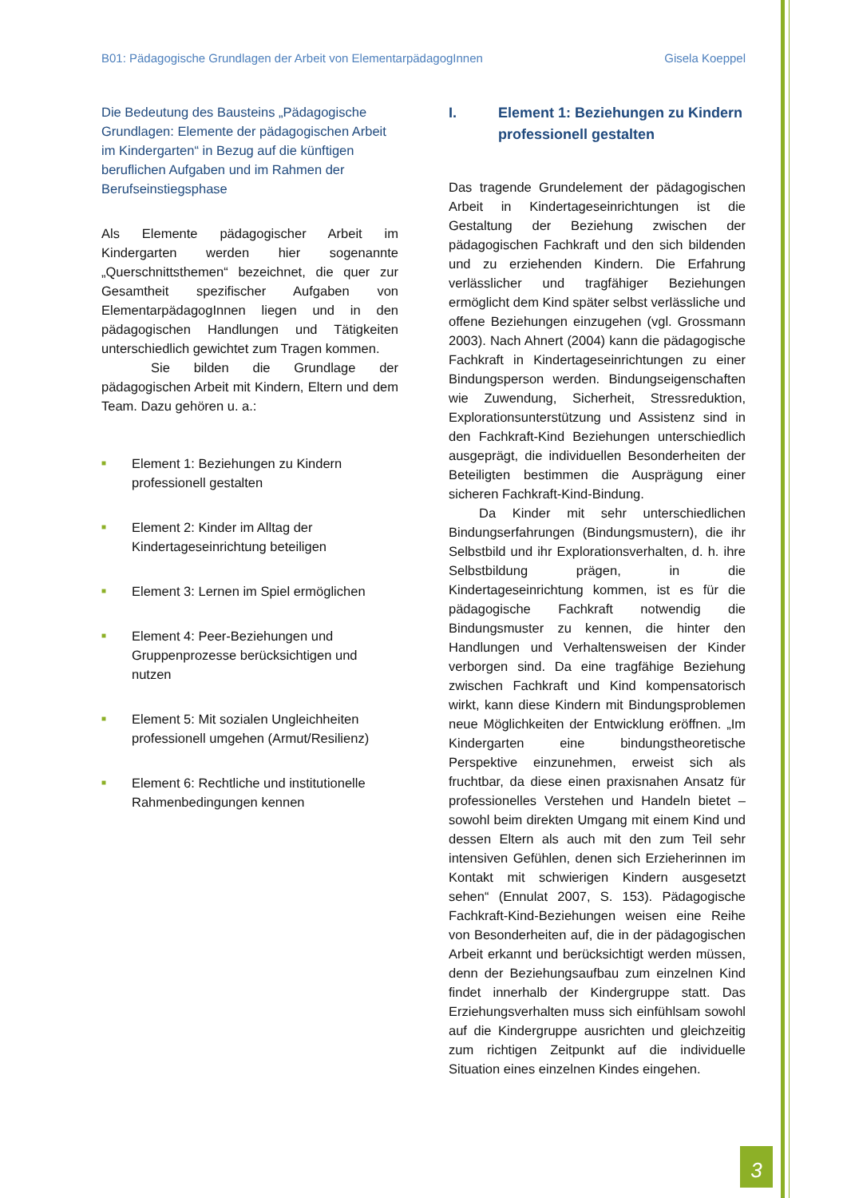B01: Pädagogische Grundlagen der Arbeit von ElementarpädagogInnen Gisela Koeppel
Die Bedeutung des Bausteins „Pädagogische Grundlagen: Elemente der pädagogischen Arbeit im Kindergarten“ in Bezug auf die künftigen beruflichen Aufgaben und im Rahmen der Berufseinstiegsphase
Als Elemente pädagogischer Arbeit im Kindergarten werden hier sogenannte „Querschnittsthemen“ bezeichnet, die quer zur Gesamtheit spezifischer Aufgaben von ElementarpädagogInnen liegen und in den pädagogischen Handlungen und Tätigkeiten unterschiedlich gewichtet zum Tragen kommen.
Sie bilden die Grundlage der pädagogischen Arbeit mit Kindern, Eltern und dem Team. Dazu gehören u. a.:
■ Element 1: Beziehungen zu Kindern professionell gestalten
■ Element 2: Kinder im Alltag der Kindertageseinrichtung beteiligen
■ Element 3: Lernen im Spiel ermöglichen
■ Element 4: Peer-Beziehungen und Gruppenprozesse berücksichtigen und nutzen
■ Element 5: Mit sozialen Ungleichheiten professionell umgehen (Armut/Resilienz)
■ Element 6: Rechtliche und institutionelle Rahmenbedingungen kennen
I. Element 1: Beziehungen zu Kindern professionell gestalten
Das tragende Grundelement der pädagogischen Arbeit in Kindertageseinrichtungen ist die Gestaltung der Beziehung zwischen der pädagogischen Fachkraft und den sich bildenden und zu erziehenden Kindern. Die Erfahrung verlässlicher und tragfähiger Beziehungen ermöglicht dem Kind später selbst verlässliche und offene Beziehungen einzugehen (vgl. Grossmann 2003). Nach Ahnert (2004) kann die pädagogische Fachkraft in Kindertageseinrichtungen zu einer Bindungsperson werden. Bindungseigenschaften wie Zuwendung, Sicherheit, Stressreduktion, Explorationsunterstützung und Assistenz sind in den Fachkraft-Kind Beziehungen unterschiedlich ausgeprägt, die individuellen Besonderheiten der Beteiligten bestimmen die Ausprägung einer sicheren Fachkraft-Kind-Bindung.
Da Kinder mit sehr unterschiedlichen Bindungserfahrungen (Bindungsmustern), die ihr Selbstbild und ihr Explorationsverhalten, d. h. ihre Selbstbildung prägen, in die Kindertageseinrichtung kommen, ist es für die pädagogische Fachkraft notwendig die Bindungsmuster zu kennen, die hinter den Handlungen und Verhaltensweisen der Kinder verborgen sind. Da eine tragfähige Beziehung zwischen Fachkraft und Kind kompensatorisch wirkt, kann diese Kindern mit Bindungsproblemen neue Möglichkeiten der Entwicklung eröffnen. „Im Kindergarten eine bindungstheoretische Perspektive einzunehmen, erweist sich als fruchtbar, da diese einen praxisnahen Ansatz für professionelles Verstehen und Handeln bietet – sowohl beim direkten Umgang mit einem Kind und dessen Eltern als auch mit den zum Teil sehr intensiven Gefühlen, denen sich Erzieherinnen im Kontakt mit schwierigen Kindern ausgesetzt sehen“ (Ennulat 2007, S. 153). Pädagogische Fachkraft-Kind-Beziehungen weisen eine Reihe von Besonderheiten auf, die in der pädagogischen Arbeit erkannt und berücksichtigt werden müssen, denn der Beziehungsaufbau zum einzelnen Kind findet innerhalb der Kindergruppe statt. Das Erziehungsverhalten muss sich einfühlsam sowohl auf die Kindergruppe ausrichten und gleichzeitig zum richtigen Zeitpunkt auf die individuelle Situation eines einzelnen Kindes eingehen.
3